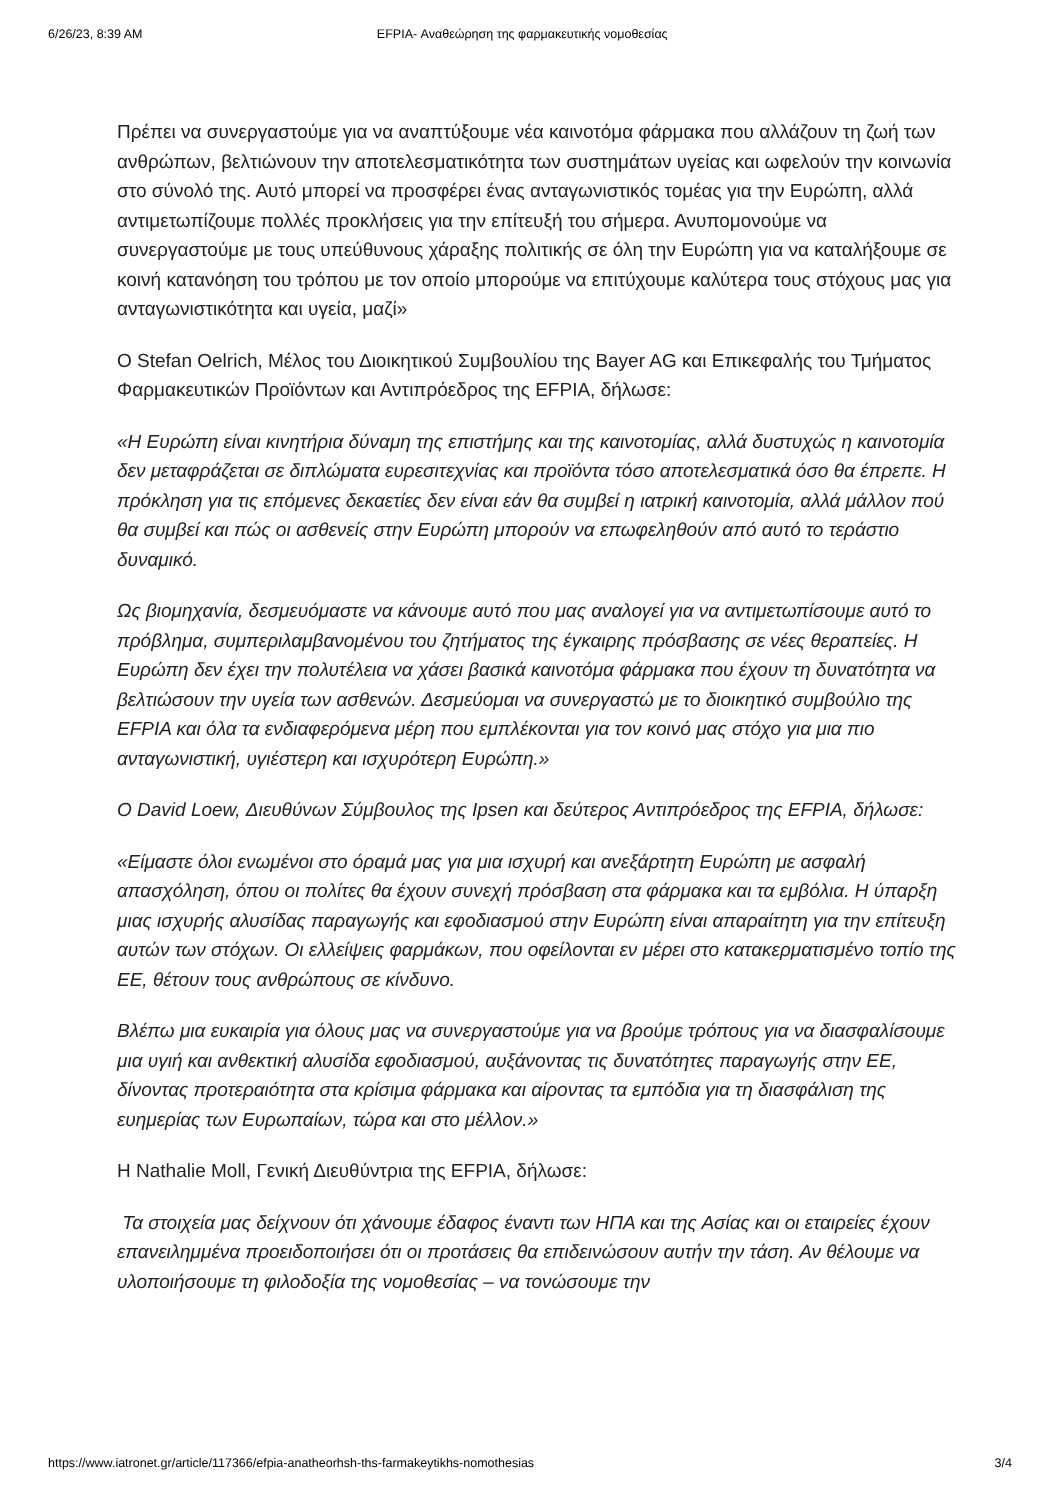6/26/23, 8:39 AM EFPIA- Αναθεώρηση της φαρμακευτικής νομοθεσίας
Πρέπει να συνεργαστούμε για να αναπτύξουμε νέα καινοτόμα φάρμακα που αλλάζουν τη ζωή των ανθρώπων, βελτιώνουν την αποτελεσματικότητα των συστημάτων υγείας και ωφελούν την κοινωνία στο σύνολό της. Αυτό μπορεί να προσφέρει ένας ανταγωνιστικός τομέας για την Ευρώπη, αλλά αντιμετωπίζουμε πολλές προκλήσεις για την επίτευξή του σήμερα. Ανυπομονούμε να συνεργαστούμε με τους υπεύθυνους χάραξης πολιτικής σε όλη την Ευρώπη για να καταλήξουμε σε κοινή κατανόηση του τρόπου με τον οποίο μπορούμε να επιτύχουμε καλύτερα τους στόχους μας για ανταγωνιστικότητα και υγεία, μαζί»
Ο Stefan Oelrich, Μέλος του Διοικητικού Συμβουλίου της Bayer AG και Επικεφαλής του Τμήματος Φαρμακευτικών Προϊόντων και Αντιπρόεδρος της EFPIA, δήλωσε:
«Η Ευρώπη είναι κινητήρια δύναμη της επιστήμης και της καινοτομίας, αλλά δυστυχώς η καινοτομία δεν μεταφράζεται σε διπλώματα ευρεσιτεχνίας και προϊόντα τόσο αποτελεσματικά όσο θα έπρεπε. Η πρόκληση για τις επόμενες δεκαετίες δεν είναι εάν θα συμβεί η ιατρική καινοτομία, αλλά μάλλον πού θα συμβεί και πώς οι ασθενείς στην Ευρώπη μπορούν να επωφεληθούν από αυτό το τεράστιο δυναμικό.
Ως βιομηχανία, δεσμευόμαστε να κάνουμε αυτό που μας αναλογεί για να αντιμετωπίσουμε αυτό το πρόβλημα, συμπεριλαμβανομένου του ζητήματος της έγκαιρης πρόσβασης σε νέες θεραπείες. Η Ευρώπη δεν έχει την πολυτέλεια να χάσει βασικά καινοτόμα φάρμακα που έχουν τη δυνατότητα να βελτιώσουν την υγεία των ασθενών. Δεσμεύομαι να συνεργαστώ με το διοικητικό συμβούλιο της EFPIA και όλα τα ενδιαφερόμενα μέρη που εμπλέκονται για τον κοινό μας στόχο για μια πιο ανταγωνιστική, υγιέστερη και ισχυρότερη Ευρώπη.»
Ο David Loew, Διευθύνων Σύμβουλος της Ipsen και δεύτερος Αντιπρόεδρος της EFPIA, δήλωσε:
«Είμαστε όλοι ενωμένοι στο όραμά μας για μια ισχυρή και ανεξάρτητη Ευρώπη με ασφαλή απασχόληση, όπου οι πολίτες θα έχουν συνεχή πρόσβαση στα φάρμακα και τα εμβόλια. Η ύπαρξη μιας ισχυρής αλυσίδας παραγωγής και εφοδιασμού στην Ευρώπη είναι απαραίτητη για την επίτευξη αυτών των στόχων. Οι ελλείψεις φαρμάκων, που οφείλονται εν μέρει στο κατακερματισμένο τοπίο της ΕΕ, θέτουν τους ανθρώπους σε κίνδυνο.
Βλέπω μια ευκαιρία για όλους μας να συνεργαστούμε για να βρούμε τρόπους για να διασφαλίσουμε μια υγιή και ανθεκτική αλυσίδα εφοδιασμού, αυξάνοντας τις δυνατότητες παραγωγής στην ΕΕ, δίνοντας προτεραιότητα στα κρίσιμα φάρμακα και αίροντας τα εμπόδια για τη διασφάλιση της ευημερίας των Ευρωπαίων, τώρα και στο μέλλον.»
Η Nathalie Moll, Γενική Διευθύντρια της EFPIA, δήλωσε:
Τα στοιχεία μας δείχνουν ότι χάνουμε έδαφος έναντι των ΗΠΑ και της Ασίας και οι εταιρείες έχουν επανειλημμένα προειδοποιήσει ότι οι προτάσεις θα επιδεινώσουν αυτήν την τάση. Αν θέλουμε να υλοποιήσουμε τη φιλοδοξία της νομοθεσίας – να τονώσουμε την
https://www.iatronet.gr/article/117366/efpia-anatheorhsh-ths-farmakeytikhs-nomothesias 3/4